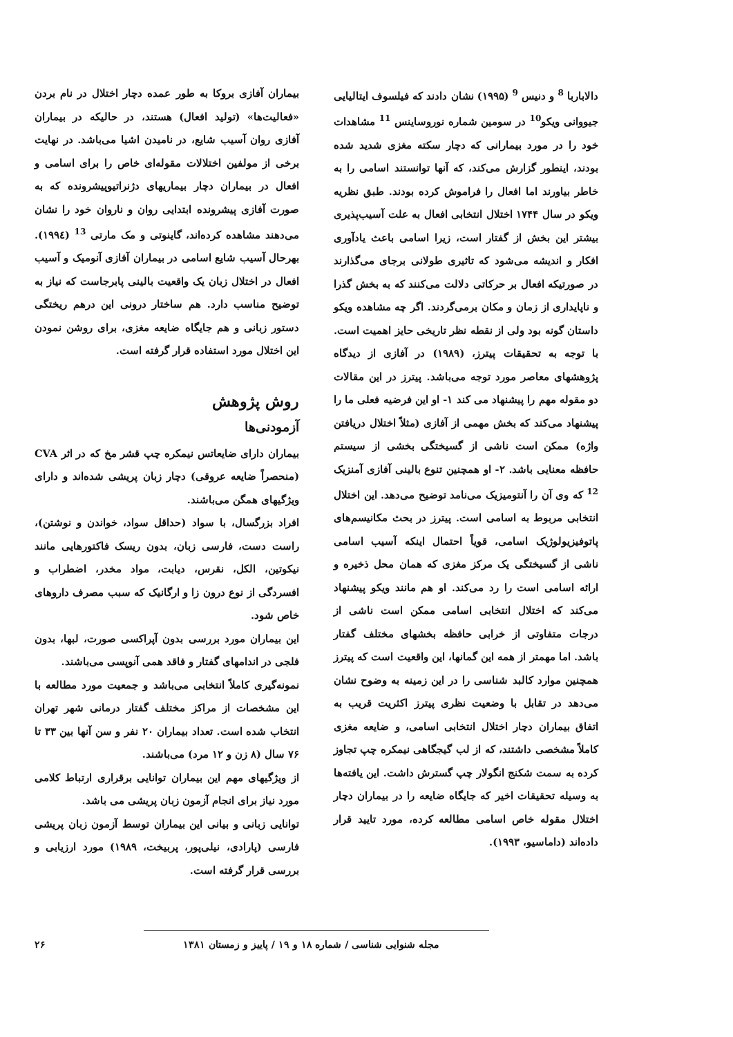دالاباربا <sup>8</sup> و دنیس <sup>9</sup> (۱۹۹۵) نشان دادند که فیلسوف ایتالیایی جیووانی ویکو<sup>10</sup> در سومین شماره نوروساینس <sup>11</sup> مشاهدات خود را در مورد بیمارانی که دچار سکته مغزی شدید شده بودند، اینطور گزارش می‌کند، که آنها توانستند اسامی را به خاطر بیاورند اما افعال را فراموش کرده بودند. طبق نظریه ویکو در سال ۱۷۴۴ اختلال انتخابی افعال به علت آسیب‌پذیری بیشتر این بخش از گفتار است، زیرا اسامی باعث یادآوری افکار و اندیشه می‌شود که تاثیری طولانی برجای می‌گذارند در صورتیکه افعال بر حرکاتی دلالت می‌کنند که به بخش گذرا و ناپایداری از زمان و مکان برمی‌گردند. اگر چه مشاهده ویکو داستان گونه بود ولی از نقطه نظر تاریخی حایز اهمیت است. با توجه به تحقیقات پیترز، (۱۹۸۹) در آفازی از دیدگاه پژوهشهای معاصر مورد توجه می‌باشد. پیترز در این مقالات دو مقوله مهم را پیشنهاد می کند ۱- او این فرضیه فعلی ما را پیشنهاد می‌کند که بخش مهمی از آفازی (مثلاً اختلال دریافتن واژه) ممکن است ناشی از گسیختگی بخشی از سیستم حافظه معنایی باشد. ۲- او همچنین تنوع بالینی آفازی آمنزیک <sup>12</sup> که وی آن را آنتومیزیک می‌نامد توضیح می‌دهد. این اختلال انتخابی مربوط به اسامی است. پیترز در بحث مکانیسم‌های پاتوفیزیولوژیک اسامی، قویاً احتمال اینکه آسیب اسامی ناشی از گسیختگی یک مرکز مغزی که همان محل ذخیره و ارائه اسامی است را رد می‌کند. او هم مانند ویکو پیشنهاد می‌کند که اختلال انتخابی اسامی ممکن است ناشی از درجات متفاوتی از خرابی حافظه بخشهای مختلف گفتار باشد. اما مهمتر از همه این گمانها، این واقعیت است که پیترز همچنین موارد کالبد شناسی را در این زمینه به وضوح نشان می‌دهد در تقابل با وضعیت نظری پیترز اکثریت قریب به اتفاق بیماران دچار اختلال انتخابی اسامی، و ضایعه مغزی کاملاً مشخصی داشتند، که از لب گیجگاهی نیمکره چپ تجاوز کرده به سمت شکنج انگولار چپ گسترش داشت. این یافته‌ها به وسیله تحقیقات اخیر که جایگاه ضایعه را در بیماران دچار اختلال مقوله خاص اسامی مطالعه کرده، مورد تایید قرار داده‌اند (داماسیو، ۱۹۹۳).
بیماران آفازی بروکا به طور عمده دچار اختلال در نام بردن «فعالیت‌ها» (تولید افعال) هستند، در حالیکه در بیماران آفازی روان آسیب شایع، در نامیدن اشیا می‌باشد. در نهایت برخی از مولفین اختلالات مقوله‌ای خاص را برای اسامی و افعال در بیماران دچار بیماریهای دژنراتیوپیشرونده که به صورت آفازی پیشرونده ابتدایی روان و ناروان خود را نشان می‌دهند مشاهده کرده‌اند، گاینوتی و مک مارتی <sup>13</sup> (۱۹۹٤). بهرحال آسیب شایع اسامی در بیماران آفازی آنومیک و آسیب افعال در اختلال زبان یک واقعیت بالینی پابرجاست که نیاز به توضیح مناسب دارد. هم ساختار درونی این درهم ریختگی دستور زبانی و هم جایگاه ضایعه مغزی، برای روشن نمودن این اختلال مورد استفاده قرار گرفته است.
روش پژوهش
آزمودنی‌ها
بیماران دارای ضایعاتس نیمکره چپ قشر مخ که در اثر CVA (منحصراً ضایعه عروقی) دچار زبان پریشی شده‌اند و دارای ویژگیهای همگن می‌باشند.
افراد بزرگسال، با سواد (حداقل سواد، خواندن و نوشتن)، راست دست، فارسی زبان، بدون ریسک فاکتورهایی مانند نیکوتین، الکل، نقرس، دیابت، مواد مخدر، اضطراب و افسردگی از نوع درون زا و ارگانیک که سبب مصرف داروهای خاص شود.
این بیماران مورد بررسی بدون آپراکسی صورت، لبها، بدون فلجی در اندامهای گفتار و فاقد همی آنوپسی می‌باشند.
نمونه‌گیری کاملاً انتخابی می‌باشد و جمعیت مورد مطالعه با این مشخصات از مراکز مختلف گفتار درمانی شهر تهران انتخاب شده است. تعداد بیماران ۲۰ نفر و سن آنها بین ۳۳ تا ۷۶ سال (۸ زن و ۱۲ مرد) می‌باشند.
از ویژگیهای مهم این بیماران توانایی برقراری ارتباط کلامی مورد نیاز برای انجام آزمون زبان پریشی می باشد.
توانایی زبانی و بیانی این بیماران توسط آزمون زبان پریشی فارسی (پارادی، نیلی‌پور، پربیخت، ۱۹۸۹) مورد ارزیابی و بررسی قرار گرفته است.
مجله شنوایی شناسی / شماره ۱۸ و ۱۹ / پاییز و زمستان ۱۳۸۱ ۲۶